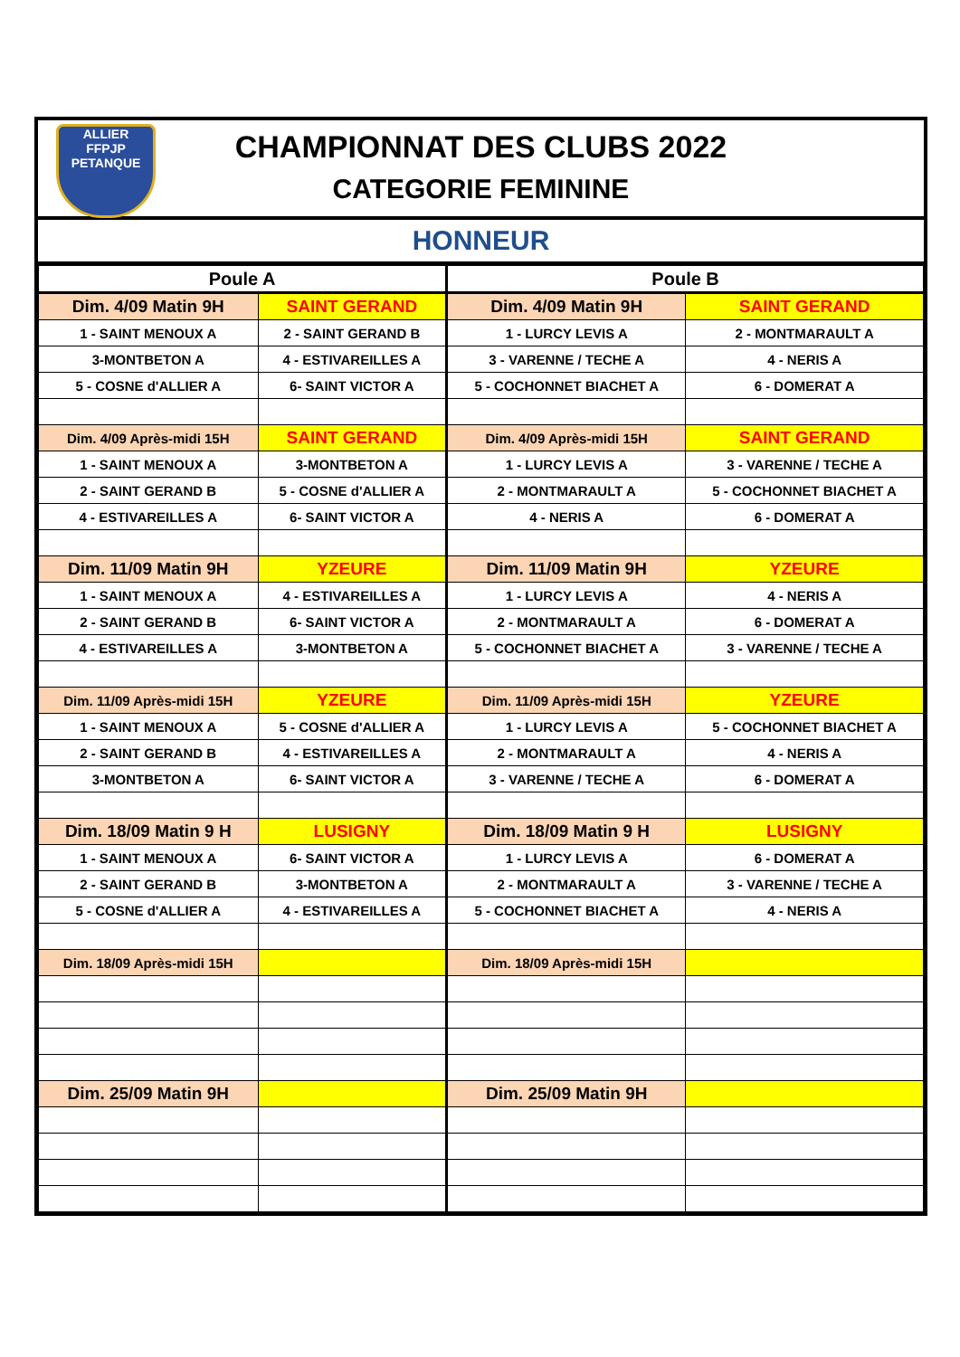ALLIER
FFPJP
PETANQUE
CHAMPIONNAT DES CLUBS 2022
CATEGORIE FEMININE
HONNEUR
| Poule A | | Poule B | |
| --- | --- | --- | --- |
| Dim. 4/09 Matin 9H | SAINT GERAND | Dim. 4/09 Matin 9H | SAINT GERAND |
| 1 - SAINT MENOUX A | 2 - SAINT GERAND B | 1 - LURCY LEVIS A | 2 - MONTMARAULT A |
| 3-MONTBETON A | 4 - ESTIVAREILLES A | 3 - VARENNE / TECHE A | 4 - NERIS A |
| 5 - COSNE d'ALLIER A | 6- SAINT VICTOR A | 5 - COCHONNET BIACHET A | 6 - DOMERAT A |
| Dim. 4/09 Après-midi 15H | SAINT GERAND | Dim. 4/09 Après-midi 15H | SAINT GERAND |
| 1 - SAINT MENOUX A | 3-MONTBETON A | 1 - LURCY LEVIS A | 3 - VARENNE / TECHE A |
| 2 - SAINT GERAND B | 5 - COSNE d'ALLIER A | 2 - MONTMARAULT A | 5 - COCHONNET BIACHET A |
| 4 - ESTIVAREILLES A | 6- SAINT VICTOR A | 4 - NERIS A | 6 - DOMERAT A |
| Dim. 11/09 Matin 9H | YZEURE | Dim. 11/09 Matin 9H | YZEURE |
| 1 - SAINT MENOUX A | 4 - ESTIVAREILLES A | 1 - LURCY LEVIS A | 4 - NERIS A |
| 2 - SAINT GERAND B | 6- SAINT VICTOR A | 2 - MONTMARAULT A | 6 - DOMERAT A |
| 4 - ESTIVAREILLES A | 3-MONTBETON A | 5 - COCHONNET BIACHET A | 3 - VARENNE / TECHE A |
| Dim. 11/09 Après-midi 15H | YZEURE | Dim. 11/09 Après-midi 15H | YZEURE |
| 1 - SAINT MENOUX A | 5 - COSNE d'ALLIER A | 1 - LURCY LEVIS A | 5 - COCHONNET BIACHET A |
| 2 - SAINT GERAND B | 4 - ESTIVAREILLES A | 2 - MONTMARAULT A | 4 - NERIS A |
| 3-MONTBETON A | 6- SAINT VICTOR A | 3 - VARENNE / TECHE A | 6 - DOMERAT A |
| Dim. 18/09 Matin 9 H | LUSIGNY | Dim. 18/09 Matin 9 H | LUSIGNY |
| 1 - SAINT MENOUX A | 6- SAINT VICTOR A | 1 - LURCY LEVIS A | 6 - DOMERAT A |
| 2 - SAINT GERAND B | 3-MONTBETON A | 2 - MONTMARAULT A | 3 - VARENNE / TECHE A |
| 5 - COSNE d'ALLIER A | 4 - ESTIVAREILLES A | 5 - COCHONNET BIACHET A | 4 - NERIS A |
| Dim. 18/09 Après-midi 15H | | Dim. 18/09 Après-midi 15H | |
| Dim. 25/09 Matin 9H | | Dim. 25/09 Matin 9H | |